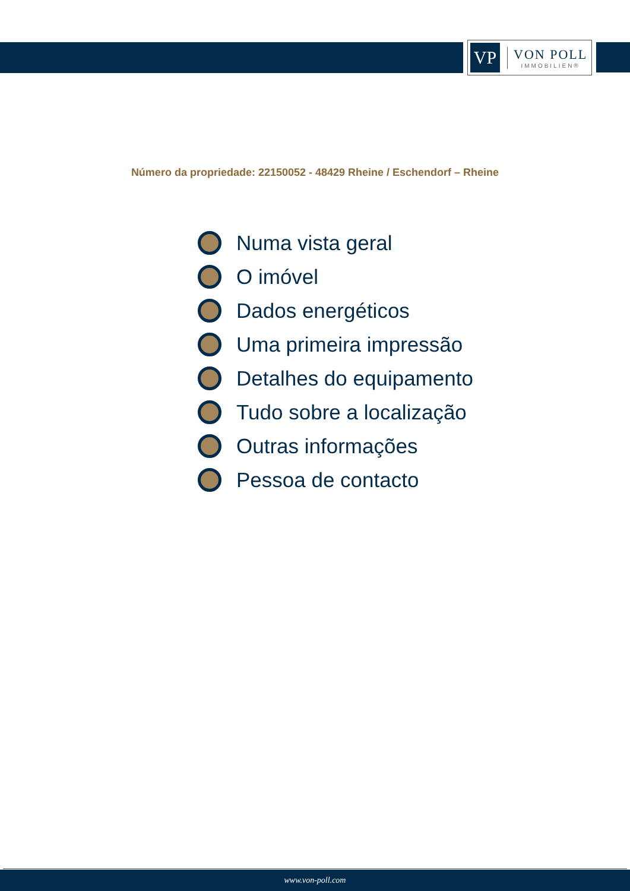VP
VON POLL
IMMOBILIEN®
Número da propriedade: 22150052 - 48429 Rheine / Eschendorf – Rheine
Numa vista geral
O imóvel
Dados energéticos
Uma primeira impressão
Detalhes do equipamento
Tudo sobre a localização
Outras informações
Pessoa de contacto
www.von-poll.com